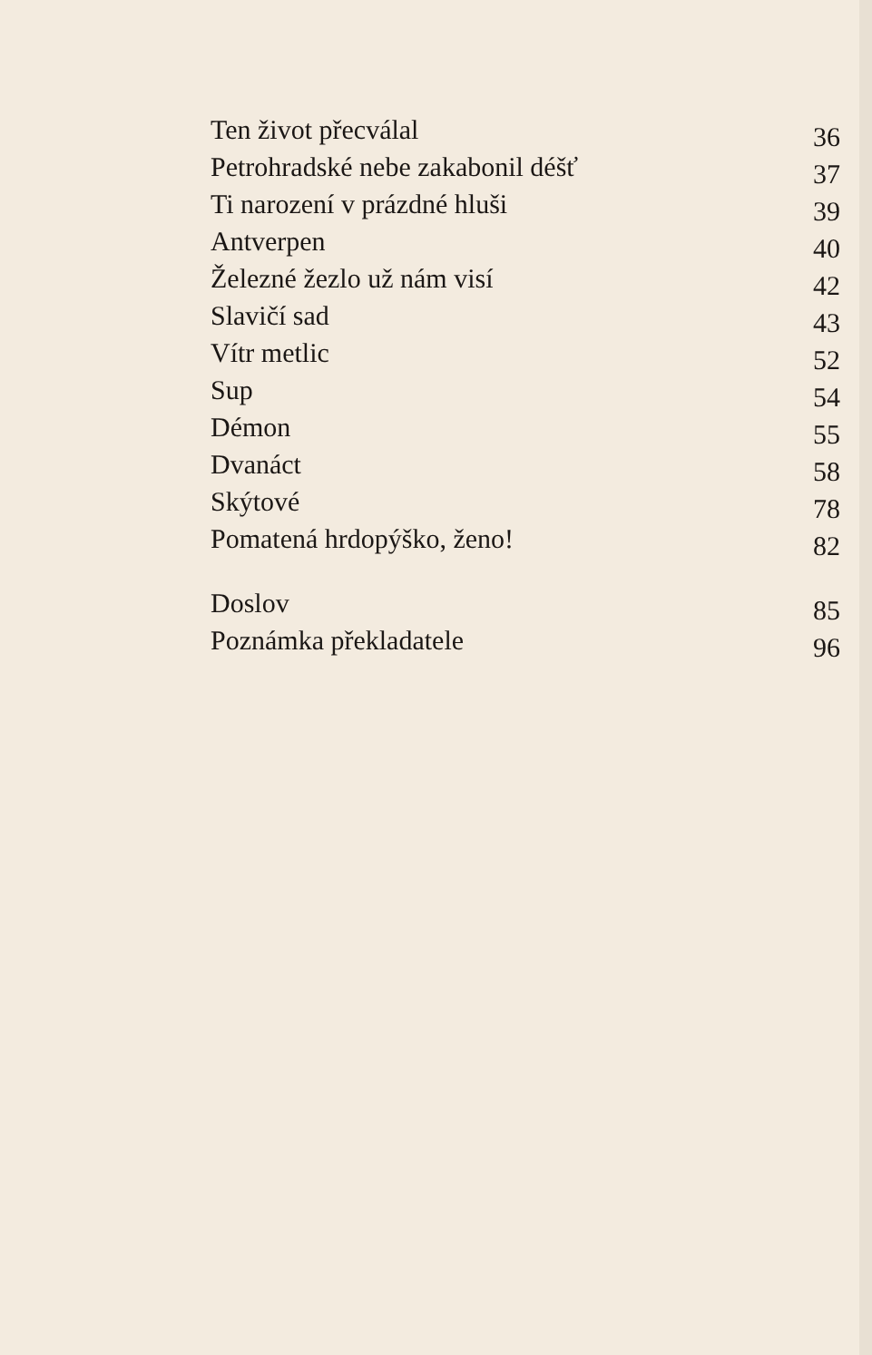Ten život přecválal 36
Petrohradské nebe zakabonil déšť 37
Ti narození v prázdné hluši 39
Antverpen 40
Železné žezlo už nám visí 42
Slavičí sad 43
Vítr metlic 52
Sup 54
Démon 55
Dvanáct 58
Skýtové 78
Pomatená hrdopýško, ženo! 82
Doslov 85
Poznámka překladatele 96